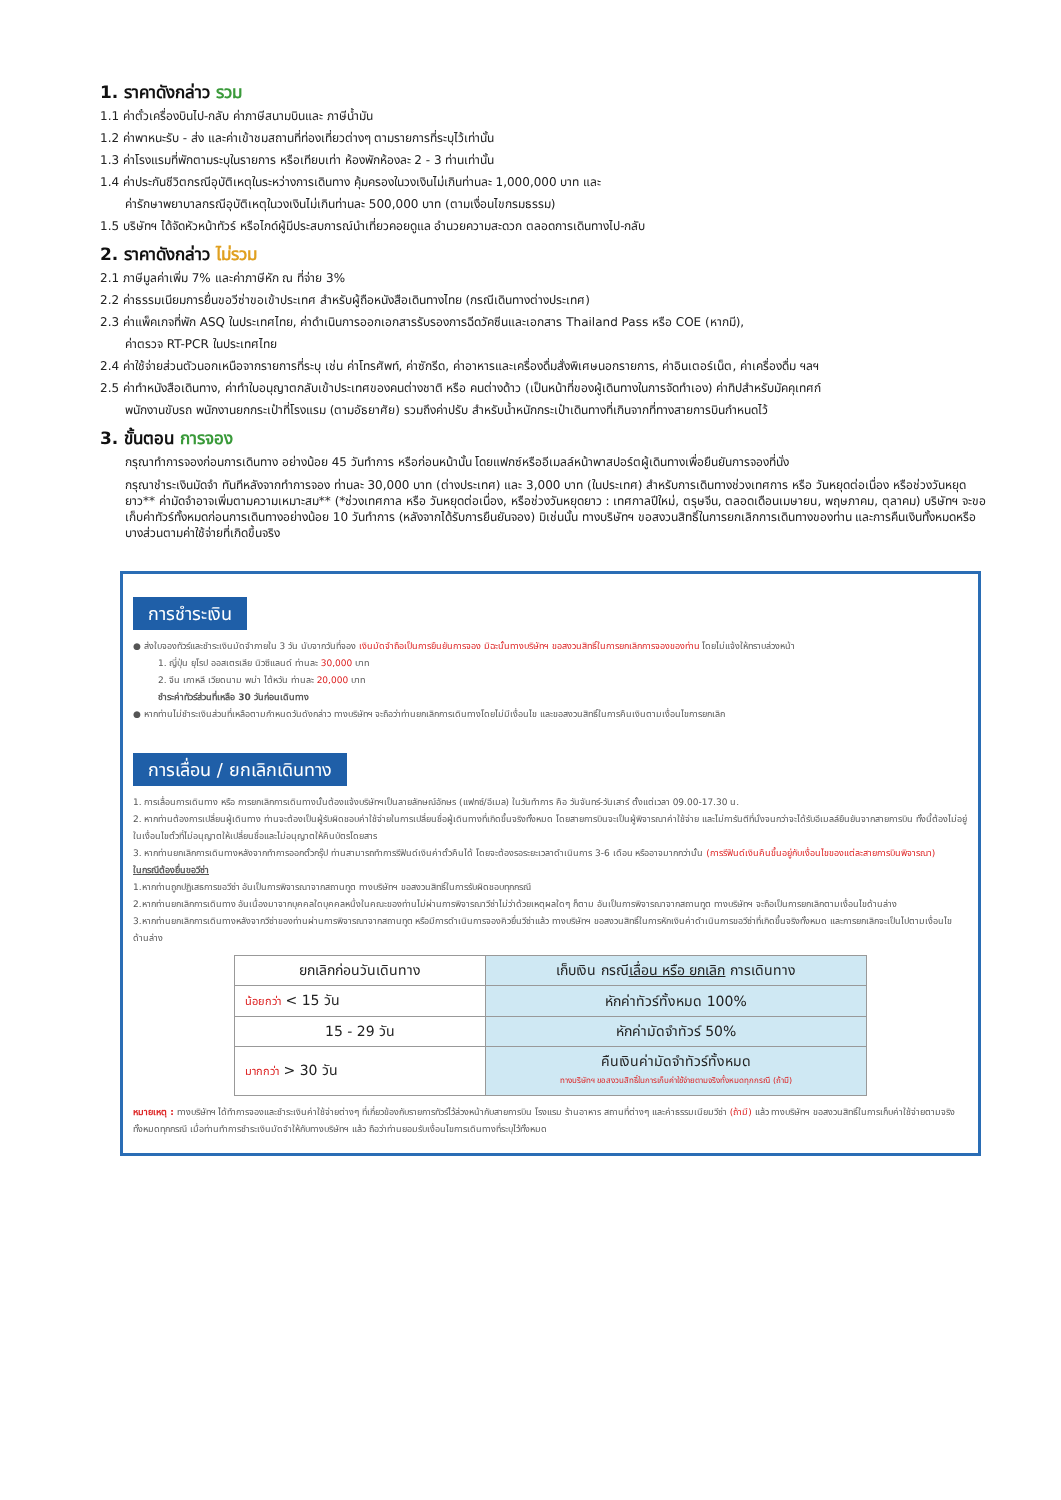1. ราคาดังกล่าว รวม
1.1 ค่าตั๋วเครื่องบินไป-กลับ ค่าภาษีสนามบินและ ภาษีน้ำมัน
1.2 ค่าพาหนะรับ - ส่ง และค่าเข้าชมสถานที่ท่องเที่ยวต่างๆ ตามรายการที่ระบุไว้เท่านั้น
1.3 ค่าโรงแรมที่พักตามระบุในรายการ หรือเทียบเท่า ห้องพักห้องละ 2 - 3 ท่านเท่านั้น
1.4 ค่าประกันชีวิตกรณีอุบัติเหตุในระหว่างการเดินทาง คุ้มครองในวงเงินไม่เกินท่านละ 1,000,000 บาท และ
ค่ารักษาพยาบาลกรณีอุบัติเหตุในวงเงินไม่เกินท่านละ 500,000 บาท (ตามเงื่อนไขกรมธรรม)
1.5 บริษัทฯ ได้จัดหัวหน้าทัวร์ หรือไกด์ผู้มีประสบการณ์นำเที่ยวคอยดูแล อำนวยความสะดวก ตลอดการเดินทางไป-กลับ
2. ราคาดังกล่าว ไม่รวม
2.1 ภาษีมูลค่าเพิ่ม 7% และค่าภาษีหัก ณ ที่จ่าย 3%
2.2 ค่าธรรมเนียมการยื่นขอวีซ่าขอเข้าประเทศ สำหรับผู้ถือหนังสือเดินทางไทย (กรณีเดินทางต่างประเทศ)
2.3 ค่าแพ็คเกจที่พัก ASQ ในประเทศไทย, ค่าดำเนินการออกเอกสารรับรองการฉีดวัคซีนและเอกสาร Thailand Pass หรือ COE (หากมี),
ค่าตรวจ RT-PCR ในประเทศไทย
2.4 ค่าใช้จ่ายส่วนตัวนอกเหนือจากรายการที่ระบุ เช่น ค่าโทรศัพท์, ค่าซักรีด, ค่าอาหารและเครื่องดื่มสั่งพิเศษนอกรายการ, ค่าอินเตอร์เน็ต, ค่าเครื่องดื่ม ฯลฯ
2.5 ค่าทำหนังสือเดินทาง, ค่าทำใบอนุญาตกลับเข้าประเทศของคนต่างชาติ หรือ คนต่างด้าว (เป็นหน้าที่ของผู้เดินทางในการจัดทำเอง) ค่าทิปสำหรับมัคคุเทศก์
พนักงานขับรถ พนักงานยกกระเป๋าที่โรงแรม (ตามอัธยาศัย) รวมถึงค่าปรับ สำหรับน้ำหนักกระเป๋าเดินทางที่เกินจากที่ทางสายการบินกำหนดไว้
3. ขั้นตอน การจอง
กรุณาทำการจองก่อนการเดินทาง อย่างน้อย 45 วันทำการ หรือก่อนหน้านั้น โดยแฟกซ์หรืออีเมลล์หน้าพาสปอร์ตผู้เดินทางเพื่อยืนยันการจองที่นั่ง
กรุณาชำระเงินมัดจำ ทันทีหลังจากทำการจอง ท่านละ 30,000 บาท (ต่างประเทศ) และ 3,000 บาท (ในประเทศ) สำหรับการเดินทางช่วงเทศการ หรือ วันหยุดต่อเนื่อง หรือช่วงวันหยุดยาว** ค่ามัดจำอาจเพิ่มตามความเหมาะสม** (*ช่วงเทศกาล หรือ วันหยุดต่อเนื่อง, หรือช่วงวันหยุดยาว : เทศกาลปีใหม่, ตรุษจีน, ตลอดเดือนเมษายน, พฤษภาคม, ตุลาคม) บริษัทฯ จะขอเก็บค่าทัวร์ทั้งหมดก่อนการเดินทางอย่างน้อย 10 วันทำการ (หลังจากได้รับการยืนยันจอง) มิเช่นนั้น ทางบริษัทฯ ขอสงวนสิทธิ์ในการยกเลิกการเดินทางของท่าน และการคืนเงินทั้งหมดหรือบางส่วนตามค่าใช้จ่ายที่เกิดขึ้นจริง
การชำระเงิน
● ส่งใบจองทัวร์และชำระเงินมัดจำภายใน 3 วัน นับจากวันที่จอง เงินมัดจำถือเป็นการยืนยันการจอง มิฉะนั้นทางบริษัทฯ ขอสงวนสิทธิ์ในการยกเลิกการจองของท่าน โดยไม่แจ้งให้ทราบล่วงหน้า
1. ญี่ปุ่น ยุโรป ออสเตรเลีย นิวซีแลนด์ ท่านละ 30,000 บาท
2. จีน เกาหลี เวียดนาม พม่า ไต้หวัน ท่านละ 20,000 บาท
ชำระค่าทัวร์ส่วนที่เหลือ 30 วันก่อนเดินทาง
● หากท่านไม่ชำระเงินส่วนที่เหลือตามกำหนดวันดังกล่าว ทางบริษัทฯ จะถือว่าท่านยกเลิกการเดินทางโดยไม่มีเงื่อนไข และขอสงวนสิทธิ์ในการคืนเงินตามเงื่อนไขการยกเลิก
การเลื่อน / ยกเลิกเดินทาง
1. การเลื่อนการเดินทาง หรือ การยกเลิกการเดินทางนั้นต้องแจ้งบริษัทฯเป็นลายลักษณ์อักษร (แฟกซ์/อีเมล) ในวันทำการ คือ วันจันทร์-วันเสาร์ ตั้งแต่เวลา 09.00-17.30 น.
2. หากท่านต้องการเปลี่ยนผู้เดินทาง ท่านจะต้องเป็นผู้รับผิดชอบค่าใช้จ่ายในการเปลี่ยนชื่อผู้เดินทางที่เกิดขึ้นจริงทั้งหมด โดยสายการบินจะเป็นผู้พิจารณาค่าใช้จ่าย และไม่การันตีที่นั่งจนกว่าจะได้รับอีเมลล์ยืนยันจากสายการบิน ทั้งนี้ต้องไม่อยู่ในเงื่อนไขตั๋วที่ไม่อนุญาตให้เปลี่ยนชื่อและไม่อนุญาตให้คืนบัตรโดยสาร
3. หากท่านยกเลิกการเดินทางหลังจากทำการออกตั๋วกรุ๊ป ท่านสามารถทำการรีฟันด์เงินค่าตั๋วคืนได้ โดยจะต้องรอระยะเวลาดำเนินการ 3-6 เดือน หรืออาจมากกว่านั้น (การรีฟันด์เงินคืนขึ้นอยู่กับเงื่อนไขของแต่ละสายการบินพิจารณา)
ในกรณีต้องยื่นขอวีซ่า
1.หากท่านถูกปฏิเสธการขอวีซ่า อันเป็นการพิจารณาจากสถานทูต ทางบริษัทฯ ขอสงวนสิทธิ์ในการรับผิดชอบทุกกรณี
2.หากท่านยกเลิกการเดินทาง อันเนื่องมาจากบุคคลใดบุคคลหนึ่งในคณะของท่านไม่ผ่านการพิจารณาวีซ่าไม่ว่าด้วยเหตุผลใดๆ ก็ตาม อันเป็นการพิจารณาจากสถานทูต ทางบริษัทฯ จะถือเป็นการยกเลิกตามเงื่อนไขด้านล่าง
3.หากท่านยกเลิกการเดินทางหลังจากวีซ่าของท่านผ่านการพิจารณาจากสถานทูต หรือมีการดำเนินการจองคิวยื่นวีซ่าแล้ว ทางบริษัทฯ ขอสงวนสิทธิ์ในการหักเงินค่าดำเนินการขอวีซ่าที่เกิดขึ้นจริงทั้งหมด และการยกเลิกจะเป็นไปตามเงื่อนไขด้านล่าง
| ยกเลิกก่อนวันเดินทาง | เก็บเงิน กรณี เลื่อน หรือ ยกเลิก การเดินทาง |
| --- | --- |
| น้อยกว่า < 15 วัน | หักค่าทัวร์ทั้งหมด 100% |
| 15 - 29 วัน | หักค่ามัดจำทัวร์ 50% |
| มากกว่า > 30 วัน | คืนเงินค่ามัดจำทัวร์ทั้งหมด ทางบริษัทฯ ขอสงวนสิทธิ์ในการเก็บค่าใช้จ่ายตามจริงทั้งหมดทุกกรณี (ถ้ามี) |
หมายเหตุ : ทางบริษัทฯ ได้ทำการจองและชำระเงินค่าใช้จ่ายต่างๆ ที่เกี่ยวข้องกับรายการทัวร์ไว้ล่วงหน้ากับสายการบิน โรงแรม ร้านอาหาร สถานที่ต่างๆ และค่าธรรมเนียมวีซ่า (ถ้ามี) แล้ว ทางบริษัทฯ ขอสงวนสิทธิ์ในการเก็บค่าใช้จ่ายตามจริงทั้งหมดทุกกรณี เมื่อท่านทำการชำระเงินมัดจำให้กับทางบริษัทฯ แล้ว ถือว่าท่านยอมรับเงื่อนไขการเดินทางที่ระบุไว้ทั้งหมด